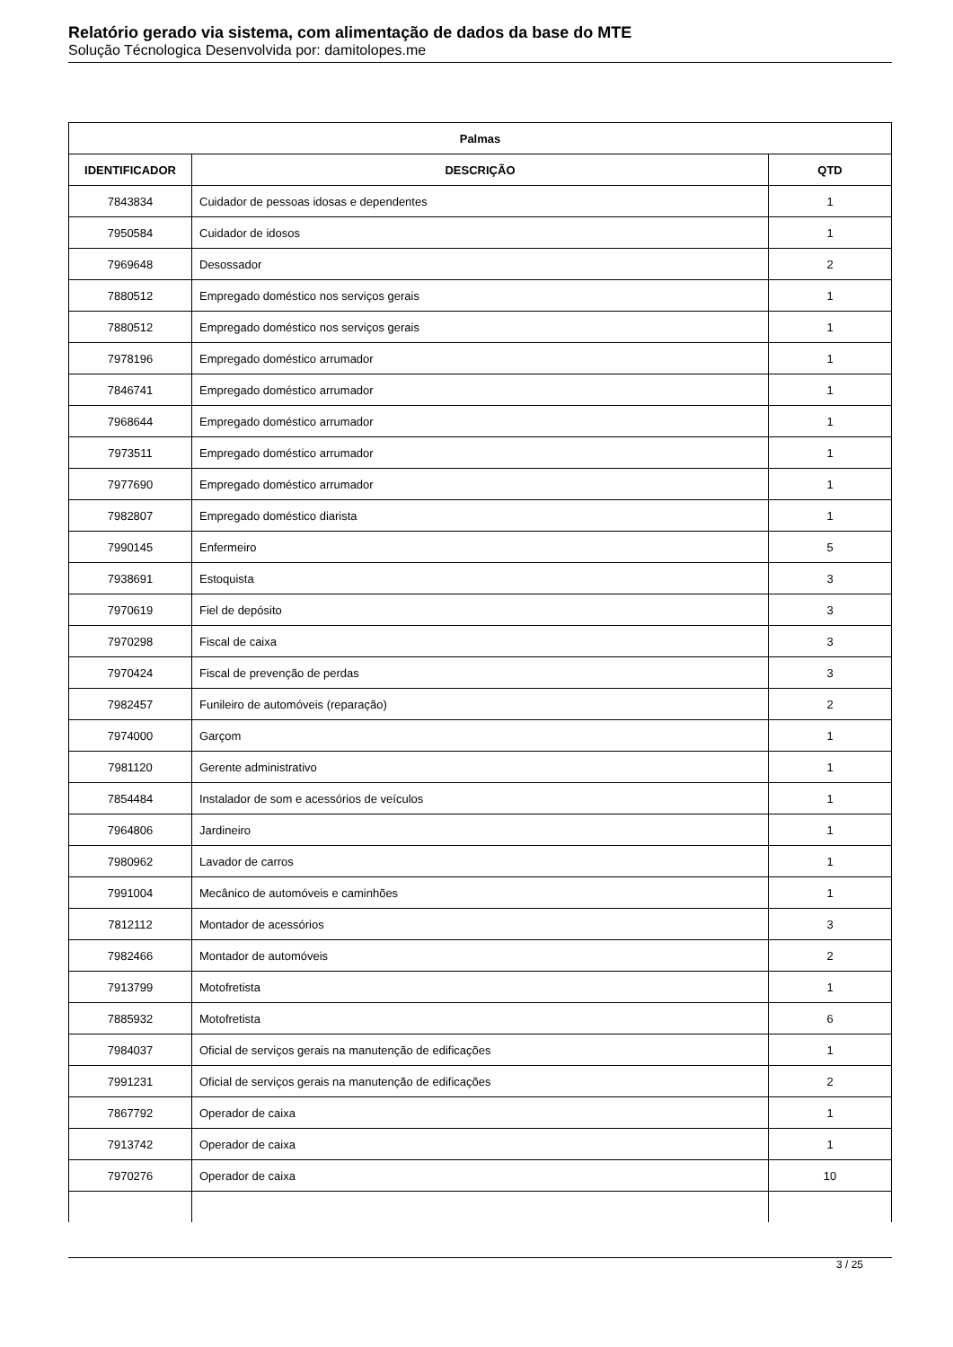Relatório gerado via sistema, com alimentação de dados da base do MTE
Solução Técnologica Desenvolvida por: damitolopes.me
| Palmas | | |
| --- | --- | --- |
| IDENTIFICADOR | DESCRIÇÃO | QTD |
| 7843834 | Cuidador de pessoas idosas e dependentes | 1 |
| 7950584 | Cuidador de idosos | 1 |
| 7969648 | Desossador | 2 |
| 7880512 | Empregado doméstico nos serviços gerais | 1 |
| 7880512 | Empregado doméstico nos serviços gerais | 1 |
| 7978196 | Empregado doméstico arrumador | 1 |
| 7846741 | Empregado doméstico arrumador | 1 |
| 7968644 | Empregado doméstico arrumador | 1 |
| 7973511 | Empregado doméstico arrumador | 1 |
| 7977690 | Empregado doméstico arrumador | 1 |
| 7982807 | Empregado doméstico diarista | 1 |
| 7990145 | Enfermeiro | 5 |
| 7938691 | Estoquista | 3 |
| 7970619 | Fiel de depósito | 3 |
| 7970298 | Fiscal de caixa | 3 |
| 7970424 | Fiscal de prevenção de perdas | 3 |
| 7982457 | Funileiro de automóveis (reparação) | 2 |
| 7974000 | Garçom | 1 |
| 7981120 | Gerente administrativo | 1 |
| 7854484 | Instalador de som e acessórios de veículos | 1 |
| 7964806 | Jardineiro | 1 |
| 7980962 | Lavador de carros | 1 |
| 7991004 | Mecânico de automóveis e caminhões | 1 |
| 7812112 | Montador de acessórios | 3 |
| 7982466 | Montador de automóveis | 2 |
| 7913799 | Motofretista | 1 |
| 7885932 | Motofretista | 6 |
| 7984037 | Oficial de serviços gerais na manutenção de edificações | 1 |
| 7991231 | Oficial de serviços gerais na manutenção de edificações | 2 |
| 7867792 | Operador de caixa | 1 |
| 7913742 | Operador de caixa | 1 |
| 7970276 | Operador de caixa | 10 |
3 / 25